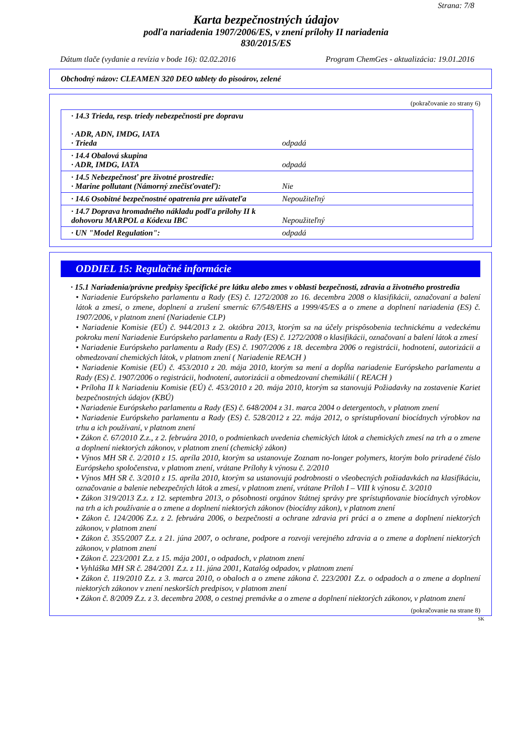Strana: 7/8
Karta bezpečnostných údajov
podľa nariadenia 1907/2006/ES, v znení prílohy II nariadenia
830/2015/ES
Dátum tlače (vydanie a revízia v bode 16): 02.02.2016 Program ChemGes - aktualizácia: 19.01.2016
Obchodný názov: CLEAMEN 320 DEO tablety do pisoárov, zelené
(pokračovanie zo strany 6)
| · 14.3 Trieda, resp. triedy nebezpečnosti pre dopravu · ADR, ADN, IMDG, IATA · Trieda | odpadá |
| · 14.4 Obalová skupina · ADR, IMDG, IATA | odpadá |
| · 14.5 Nebezpečnosť pre životné prostredie: · Marine pollutant (Námorný znečisťovateľ): | Nie |
| · 14.6 Osobitné bezpečnostné opatrenia pre užívateľa | Nepoužiteľný |
| · 14.7 Doprava hromadného nákladu podľa prílohy II k dohovoru MARPOL a Kódexu IBC | Nepoužiteľný |
| · UN "Model Regulation": | odpadá |
ODDIEL 15: Regulačné informácie
· 15.1 Nariadenia/právne predpisy špecifické pre látku alebo zmes v oblasti bezpečnosti, zdravia a životného prostredia
• Nariadenie Európskeho parlamentu a Rady (ES) č. 1272/2008 zo 16. decembra 2008 o klasifikácii, označovaní a balení látok a zmesí, o zmene, doplnení a zrušení smerníc 67/548/EHS a 1999/45/ES a o zmene a doplnení nariadenia (ES) č. 1907/2006, v platnom znení (Nariadenie CLP)
• Nariadenie Komisie (EÚ) č. 944/2013 z 2. októbra 2013, ktorým sa na účely prispôsobenia technickému a vedeckému pokroku mení Nariadenie Európskeho parlamentu a Rady (ES) č. 1272/2008 o klasifikácii, označovaní a balení látok a zmesí
• Nariadenie Európskeho parlamentu a Rady (ES) č. 1907/2006 z 18. decembra 2006 o registrácii, hodnotení, autorizácii a obmedzovaní chemických látok, v platnom znení ( Nariadenie REACH )
• Nariadenie Komisie (EÚ) č. 453/2010 z 20. mája 2010, ktorým sa mení a dopĺňa nariadenie Európskeho parlamentu a Rady (ES) č. 1907/2006 o registrácii, hodnotení, autorizácii a obmedzovaní chemikálií ( REACH )
• Príloha II k Nariadeniu Komisie (EÚ) č. 453/2010 z 20. mája 2010, ktorým sa stanovujú Požiadavky na zostavenie Kariet bezpečnostných údajov (KBÚ)
• Nariadenie Európskeho parlamentu a Rady (ES) č. 648/2004 z 31. marca 2004 o detergentoch, v platnom znení
• Nariadenie Európskeho parlamentu a Rady (ES) č. 528/2012 z 22. mája 2012, o sprístupňovaní biocídnych výrobkov na trhu a ich používaní, v platnom znení
• Zákon č. 67/2010 Z.z., z 2. februára 2010, o podmienkach uvedenia chemických látok a chemických zmesí na trh a o zmene a doplnení niektorých zákonov, v platnom znení (chemický zákon)
• Výnos MH SR č. 2/2010 z 15. apríla 2010, ktorým sa ustanovuje Zoznam no-longer polymers, ktorým bolo priradené číslo Európskeho spoločenstva, v platnom znení, vrátane Prílohy k výnosu č. 2/2010
• Výnos MH SR č. 3/2010 z 15. apríla 2010, ktorým sa ustanovujú podrobnosti o všeobecných požiadavkách na klasifikáciu, označovanie a balenie nebezpečných látok a zmesí, v platnom znení, vrátane Príloh I – VIII k výnosu č. 3/2010
• Zákon 319/2013 Z.z. z 12. septembra 2013, o pôsobnosti orgánov štátnej správy pre sprístupňovanie biocídnych výrobkov na trh a ich používanie a o zmene a doplnení niektorých zákonov (biocídny zákon), v platnom znení
• Zákon č. 124/2006 Z.z. z 2. februára 2006, o bezpečnosti a ochrane zdravia pri práci a o zmene a doplnení niektorých zákonov, v platnom znení
• Zákon č. 355/2007 Z.z. z 21. júna 2007, o ochrane, podpore a rozvoji verejného zdravia a o zmene a doplnení niektorých zákonov, v platnom znení
• Zákon č. 223/2001 Z.z. z 15. mája 2001, o odpadoch, v platnom znení
• Vyhláška MH SR č. 284/2001 Z.z. z 11. júna 2001, Katalóg odpadov, v platnom znení
• Zákon č. 119/2010 Z.z. z 3. marca 2010, o obaloch a o zmene zákona č. 223/2001 Z.z. o odpadoch a o zmene a doplnení niektorých zákonov v znení neskorších predpisov, v platnom znení
• Zákon č. 8/2009 Z.z. z 3. decembra 2008, o cestnej premávke a o zmene a doplnení niektorých zákonov, v platnom znení
(pokračovanie na strane 8)
SK